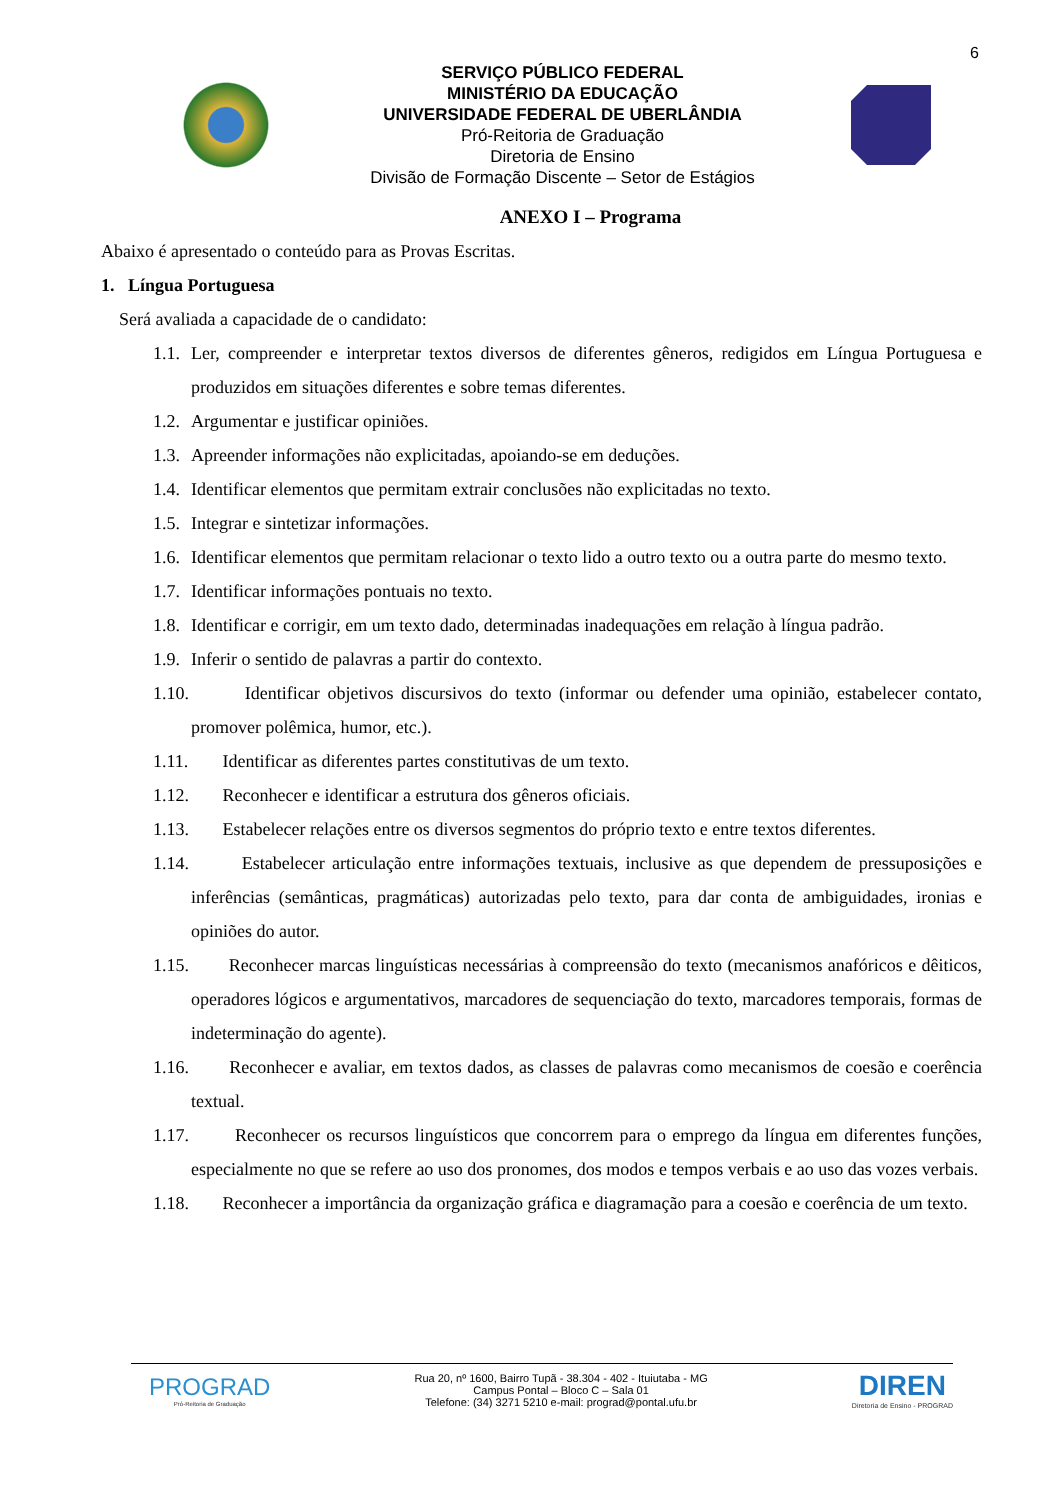6
SERVIÇO PÚBLICO FEDERAL
MINISTÉRIO DA EDUCAÇÃO
UNIVERSIDADE FEDERAL DE UBERLÂNDIA
Pró-Reitoria de Graduação
Diretoria de Ensino
Divisão de Formação Discente – Setor de Estágios
ANEXO I – Programa
Abaixo é apresentado o conteúdo para as Provas Escritas.
1. Língua Portuguesa
Será avaliada a capacidade de o candidato:
1.1.
Ler, compreender e interpretar textos diversos de diferentes gêneros, redigidos em Língua Portuguesa e produzidos em situações diferentes e sobre temas diferentes.
1.2.
Argumentar e justificar opiniões.
1.3.
Apreender informações não explicitadas, apoiando-se em deduções.
1.4.
Identificar elementos que permitam extrair conclusões não explicitadas no texto.
1.5.
Integrar e sintetizar informações.
1.6.
Identificar elementos que permitam relacionar o texto lido a outro texto ou a outra parte do mesmo texto.
1.7.
Identificar informações pontuais no texto.
1.8.
Identificar e corrigir, em um texto dado, determinadas inadequações em relação à língua padrão.
1.9.
Inferir o sentido de palavras a partir do contexto.
1.10.
Identificar objetivos discursivos do texto (informar ou defender uma opinião, estabelecer contato, promover polêmica, humor, etc.).
1.11.
Identificar as diferentes partes constitutivas de um texto.
1.12.
Reconhecer e identificar a estrutura dos gêneros oficiais.
1.13.
Estabelecer relações entre os diversos segmentos do próprio texto e entre textos diferentes.
1.14.
Estabelecer articulação entre informações textuais, inclusive as que dependem de pressuposições e inferências (semânticas, pragmáticas) autorizadas pelo texto, para dar conta de ambiguidades, ironias e opiniões do autor.
1.15.
Reconhecer marcas linguísticas necessárias à compreensão do texto (mecanismos anafóricos e dêiticos, operadores lógicos e argumentativos, marcadores de sequenciação do texto, marcadores temporais, formas de indeterminação do agente).
1.16.
Reconhecer e avaliar, em textos dados, as classes de palavras como mecanismos de coesão e coerência textual.
1.17.
Reconhecer os recursos linguísticos que concorrem para o emprego da língua em diferentes funções, especialmente no que se refere ao uso dos pronomes, dos modos e tempos verbais e ao uso das vozes verbais.
1.18.
Reconhecer a importância da organização gráfica e diagramação para a coesão e coerência de um texto.
PROGRAD
Pró-Reitoria de Graduação
Rua 20, nº 1600, Bairro Tupã - 38.304 - 402 - Ituiutaba - MG
Campus Pontal – Bloco C – Sala 01
Telefone: (34) 3271 5210 e-mail: prograd@pontal.ufu.br
DIREN
Diretoria de Ensino - PROGRAD